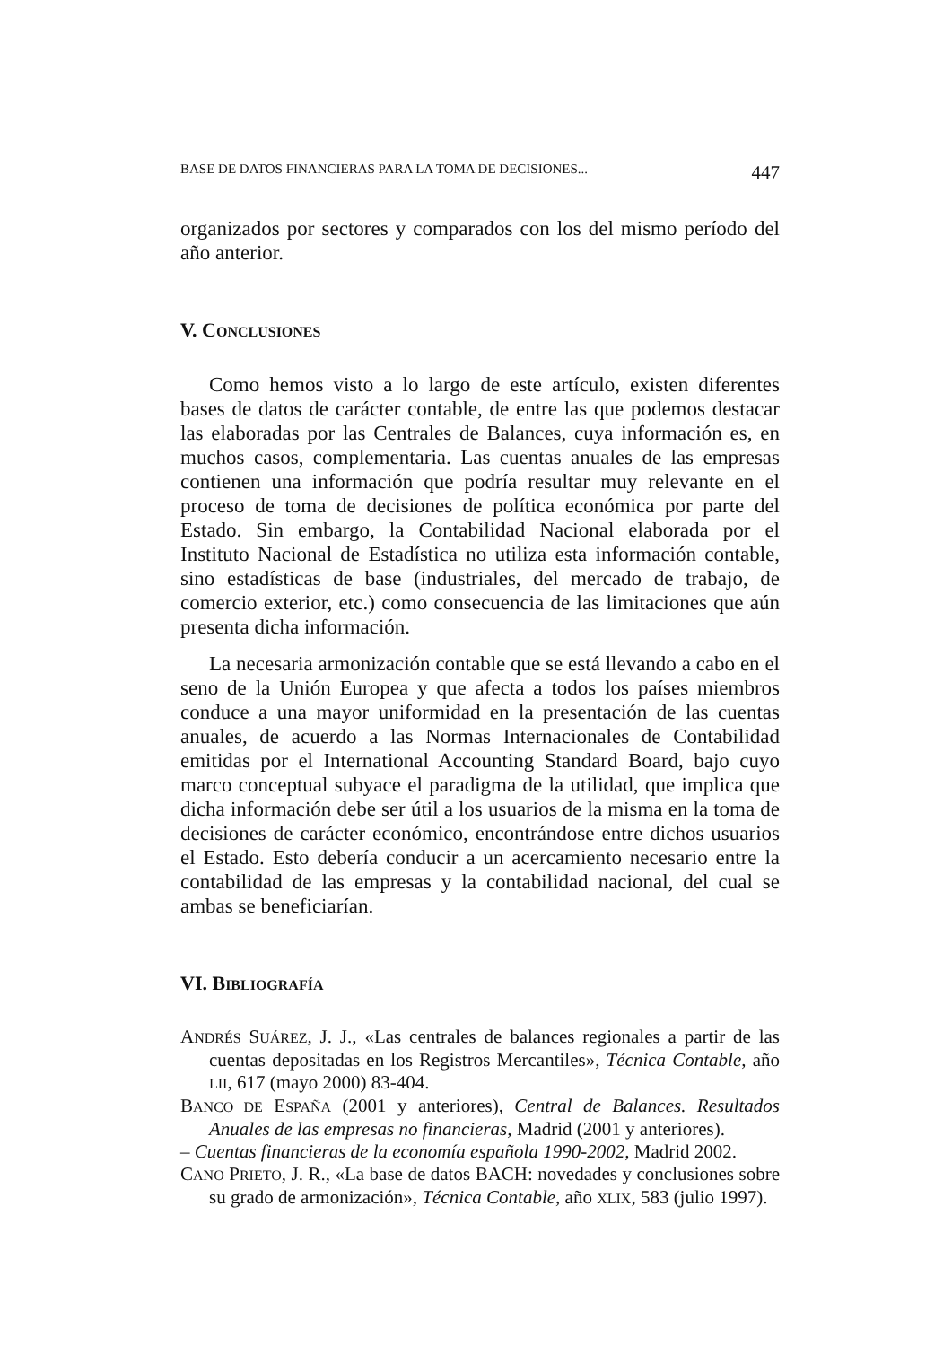BASE DE DATOS FINANCIERAS PARA LA TOMA DE DECISIONES... 447
organizados por sectores y comparados con los del mismo período del año anterior.
V. CONCLUSIONES
Como hemos visto a lo largo de este artículo, existen diferentes bases de datos de carácter contable, de entre las que podemos destacar las elaboradas por las Centrales de Balances, cuya información es, en muchos casos, complementaria. Las cuentas anuales de las empresas contienen una información que podría resultar muy relevante en el proceso de toma de decisiones de política económica por parte del Estado. Sin embargo, la Contabilidad Nacional elaborada por el Instituto Nacional de Estadística no utiliza esta información contable, sino estadísticas de base (industriales, del mercado de trabajo, de comercio exterior, etc.) como consecuencia de las limitaciones que aún presenta dicha información.
La necesaria armonización contable que se está llevando a cabo en el seno de la Unión Europea y que afecta a todos los países miembros conduce a una mayor uniformidad en la presentación de las cuentas anuales, de acuerdo a las Normas Internacionales de Contabilidad emitidas por el International Accounting Standard Board, bajo cuyo marco conceptual subyace el paradigma de la utilidad, que implica que dicha información debe ser útil a los usuarios de la misma en la toma de decisiones de carácter económico, encontrándose entre dichos usuarios el Estado. Esto debería conducir a un acercamiento necesario entre la contabilidad de las empresas y la contabilidad nacional, del cual se ambas se beneficiarían.
VI. BIBLIOGRAFÍA
ANDRÉS SUÁREZ, J. J., «Las centrales de balances regionales a partir de las cuentas depositadas en los Registros Mercantiles», Técnica Contable, año LII, 617 (mayo 2000) 83-404.
BANCO DE ESPAÑA (2001 y anteriores), Central de Balances. Resultados Anuales de las empresas no financieras, Madrid (2001 y anteriores).
– Cuentas financieras de la economía española 1990-2002, Madrid 2002.
CANO PRIETO, J. R., «La base de datos BACH: novedades y conclusiones sobre su grado de armonización», Técnica Contable, año XLIX, 583 (julio 1997).